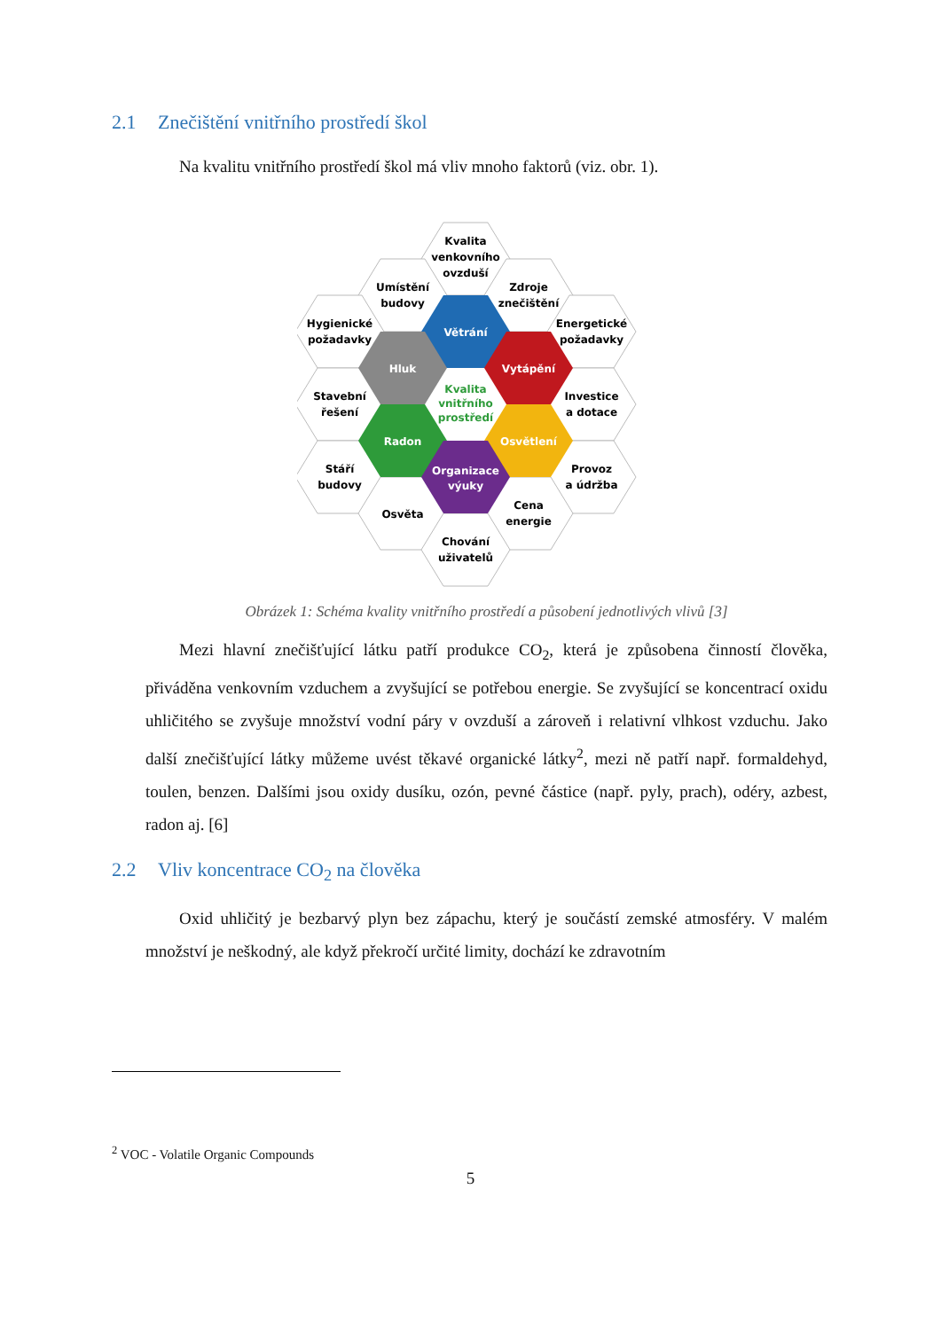2.1 Znečištění vnitřního prostředí škol
Na kvalitu vnitřního prostředí škol má vliv mnoho faktorů (viz. obr. 1).
Kvalita
venkovního
ovzduší
Umístění
budovy
Zdroje
znečištění
Hygienické
požadavky
Energetické
požadavky
Větrání
Hluk
Vytápění
Kvalita
vnitřního
prostředí
Stavební
řešení
Investice
a dotace
Radon
Osvětlení
Stáří
budovy
Provoz
a údržba
Organizace
výuky
Osvěta
Cena
energie
Chování
uživatelů
Obrázek 1: Schéma kvality vnitřního prostředí a působení jednotlivých vlivů [3]
Mezi hlavní znečišťující látku patří produkce CO<sub>2</sub>, která je způsobena činností člověka, přiváděna venkovním vzduchem a zvyšující se potřebou energie. Se zvyšující se koncentrací oxidu uhličitého se zvyšuje množství vodní páry v ovzduší a zároveň i relativní vlhkost vzduchu. Jako další znečišťující látky můžeme uvést těkavé organické látky<sup>2</sup>, mezi ně patří např. formaldehyd, toulen, benzen. Dalšími jsou oxidy dusíku, ozón, pevné částice (např. pyly, prach), odéry, azbest, radon aj. [6]
2.2 Vliv koncentrace CO<sub>2</sub> na člověka
Oxid uhličitý je bezbarvý plyn bez zápachu, který je součástí zemské atmosféry. V malém množství je neškodný, ale když překročí určité limity, dochází ke zdravotním
<sup>2</sup> VOC - Volatile Organic Compounds
5